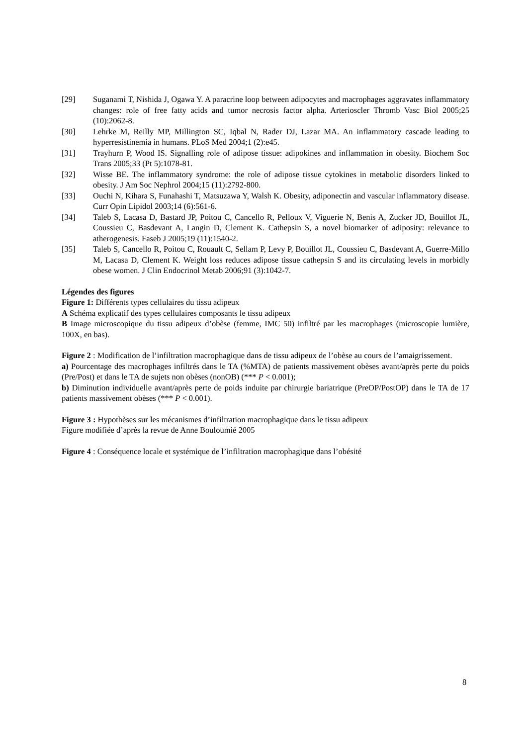[29] Suganami T, Nishida J, Ogawa Y. A paracrine loop between adipocytes and macrophages aggravates inflammatory changes: role of free fatty acids and tumor necrosis factor alpha. Arterioscler Thromb Vasc Biol 2005;25 (10):2062-8.
[30] Lehrke M, Reilly MP, Millington SC, Iqbal N, Rader DJ, Lazar MA. An inflammatory cascade leading to hyperresistinemia in humans. PLoS Med 2004;1 (2):e45.
[31] Trayhurn P, Wood IS. Signalling role of adipose tissue: adipokines and inflammation in obesity. Biochem Soc Trans 2005;33 (Pt 5):1078-81.
[32] Wisse BE. The inflammatory syndrome: the role of adipose tissue cytokines in metabolic disorders linked to obesity. J Am Soc Nephrol 2004;15 (11):2792-800.
[33] Ouchi N, Kihara S, Funahashi T, Matsuzawa Y, Walsh K. Obesity, adiponectin and vascular inflammatory disease. Curr Opin Lipidol 2003;14 (6):561-6.
[34] Taleb S, Lacasa D, Bastard JP, Poitou C, Cancello R, Pelloux V, Viguerie N, Benis A, Zucker JD, Bouillot JL, Coussieu C, Basdevant A, Langin D, Clement K. Cathepsin S, a novel biomarker of adiposity: relevance to atherogenesis. Faseb J 2005;19 (11):1540-2.
[35] Taleb S, Cancello R, Poitou C, Rouault C, Sellam P, Levy P, Bouillot JL, Coussieu C, Basdevant A, Guerre-Millo M, Lacasa D, Clement K. Weight loss reduces adipose tissue cathepsin S and its circulating levels in morbidly obese women. J Clin Endocrinol Metab 2006;91 (3):1042-7.
Légendes des figures
Figure 1: Différents types cellulaires du tissu adipeux
A Schéma explicatif des types cellulaires composants le tissu adipeux
B Image microscopique du tissu adipeux d’obèse (femme, IMC 50) infiltré par les macrophages (microscopie lumière, 100X, en bas).
Figure 2 : Modification de l’infiltration macrophagique dans de tissu adipeux de l’obèse au cours de l’amaigrissement.
a) Pourcentage des macrophages infiltrés dans le TA (%MTA) de patients massivement obèses avant/après perte du poids (Pre/Post) et dans le TA de sujets non obèses (nonOB) (*** P < 0.001);
b) Diminution individuelle avant/après perte de poids induite par chirurgie bariatrique (PreOP/PostOP) dans le TA de 17 patients massivement obèses (*** P < 0.001).
Figure 3 : Hypothèses sur les mécanismes d’infiltration macrophagique dans le tissu adipeux
Figure modifiée d’après la revue de Anne Bouloumié 2005
Figure 4 : Conséquence locale et systémique de l’infiltration macrophagique dans l’obésité
8